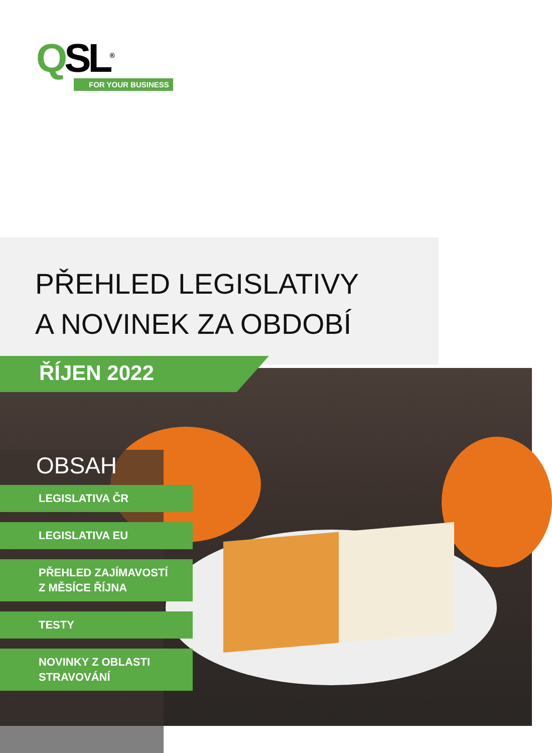QSL<sup>®</sup>
FOR YOUR BUSINESS
PŘEHLED LEGISLATIVY
A NOVINEK ZA OBDOBÍ
ŘÍJEN 2022
OBSAH
LEGISLATIVA ČR
LEGISLATIVA EU
PŘEHLED ZAJÍMAVOSTÍ
Z MĚSÍCE ŘÍJNA
TESTY
NOVINKY Z OBLASTI
STRAVOVÁNÍ